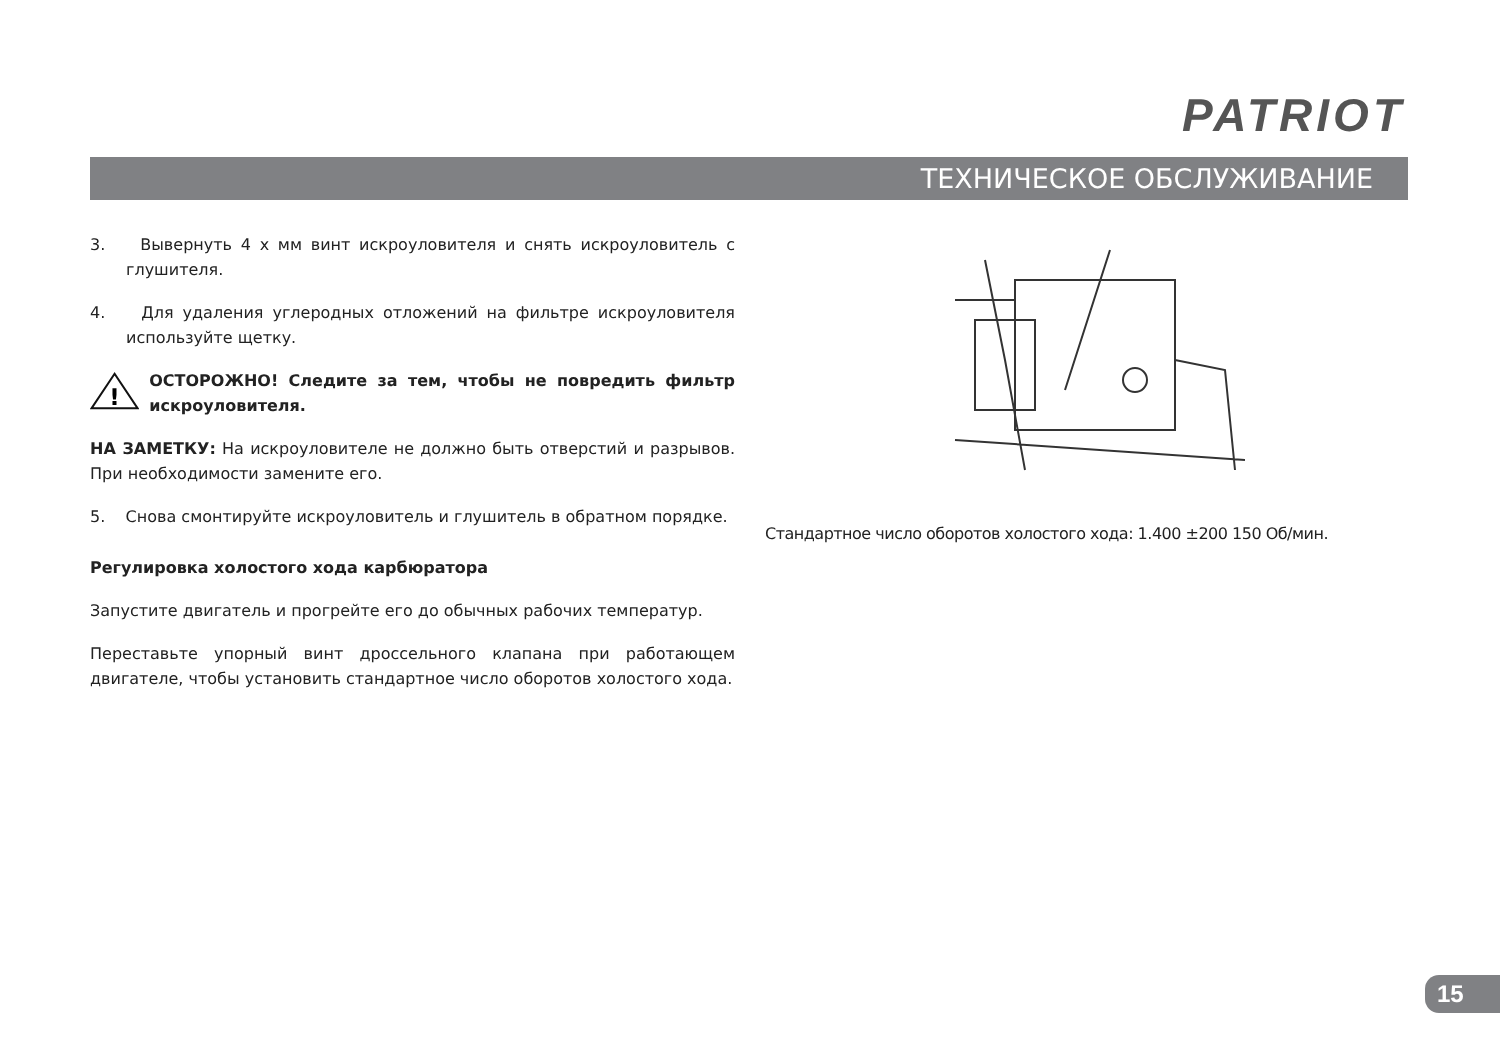PATRIOT
ТЕХНИЧЕСКОЕ ОБСЛУЖИВАНИЕ
3. Вывернуть 4 х мм винт искроуловителя и снять искроуловитель с глушителя.
4. Для удаления углеродных отложений на фильтре искроуловителя используйте щетку.
!
ОСТОРОЖНО! Следите за тем, чтобы не повредить фильтр искроуловителя.
НА ЗАМЕТКУ: На искроуловителе не должно быть отверстий и разрывов. При необходимости замените его.
5. Снова смонтируйте искроуловитель и глушитель в обратном порядке.
Регулировка холостого хода карбюратора
Запустите двигатель и прогрейте его до обычных рабочих температур.
Переставьте упорный винт дроссельного клапана при работающем двигателе, чтобы установить стандартное число оборотов холостого хода.
Стандартное число оборотов холостого хода: 1.400 ±200 150 Об/мин.
15